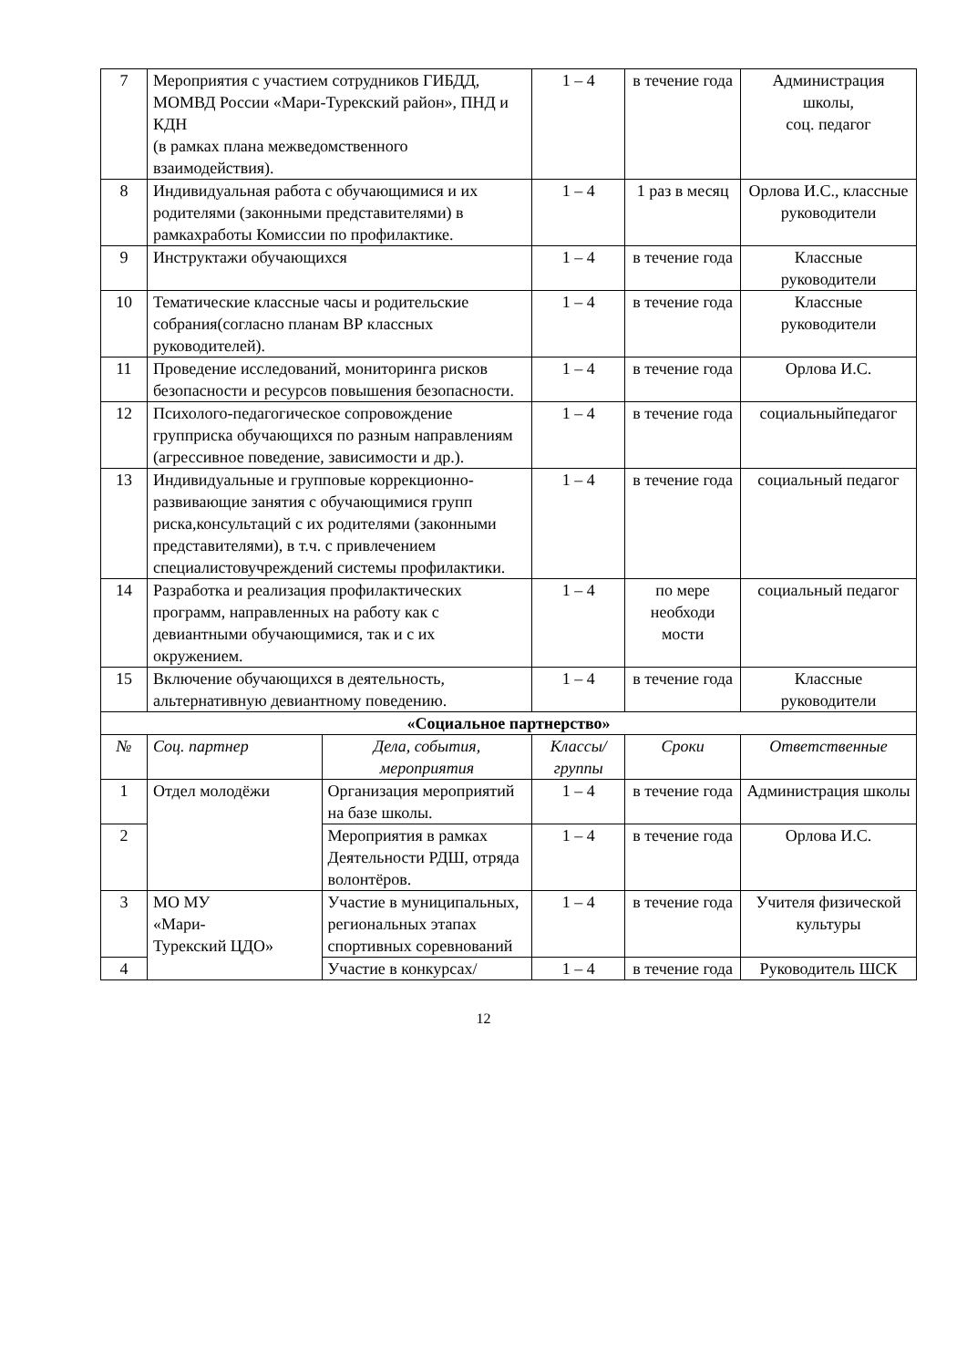| 7 | Мероприятия с участием сотрудников ГИБДД, МОМВД России «Мари-Турекский район», ПНД и КДН (в рамках плана межведомственного взаимодействия). | | 1 – 4 | в течение года | Администрация школы, соц. педагог |
| 8 | Индивидуальная работа с обучающимися и их родителями (законными представителями) в рамкахработы Комиссии по профилактике. | | 1 – 4 | 1 раз в месяц | Орлова И.С., классные руководители |
| 9 | Инструктажи обучающихся | | 1 – 4 | в течение года | Классные руководители |
| 10 | Тематические классные часы и родительские собрания(согласно планам ВР классных руководителей). | | 1 – 4 | в течение года | Классные руководители |
| 11 | Проведение исследований, мониторинга рисков безопасности и ресурсов повышения безопасности. | | 1 – 4 | в течение года | Орлова И.С. |
| 12 | Психолого-педагогическое сопровождение групприска обучающихся по разным направлениям (агрессивное поведение, зависимости и др.). | | 1 – 4 | в течение года | социальныйпедагог |
| 13 | Индивидуальные и групповые коррекционно-развивающие занятия с обучающимися групп риска,консультаций с их родителями (законными представителями), в т.ч. с привлечением специалистовучреждений системы профилактики. | | 1 – 4 | в течение года | социальный педагог |
| 14 | Разработка и реализация профилактических программ, направленных на работу как с девиантными обучающимися, так и с их окружением. | | 1 – 4 | по мере необходи мости | социальный педагог |
| 15 | Включение обучающихся в деятельность, альтернативную девиантному поведению. | | 1 – 4 | в течение года | Классные руководители |
| «Социальное партнерство» | | | | | |
| № | Соц. партнер | Дела, события, мероприятия | Классы/ группы | Сроки | Ответственные |
| 1 | Отдел молодёжи | Организация мероприятий на базе школы. | 1 – 4 | в течение года | Администрация школы |
| 2 | | Мероприятия в рамках Деятельности РДШ, отряда волонтёров. | 1 – 4 | в течение года | Орлова И.С. |
| 3 | МО МУ «Мари- Турекский ЦДО» | Участие в муниципальных, региональных этапах спортивных соревнований | 1 – 4 | в течение года | Учителя физической культуры |
| 4 | | Участие в конкурсах/ | 1 – 4 | в течение года | Руководитель ШСК |
12